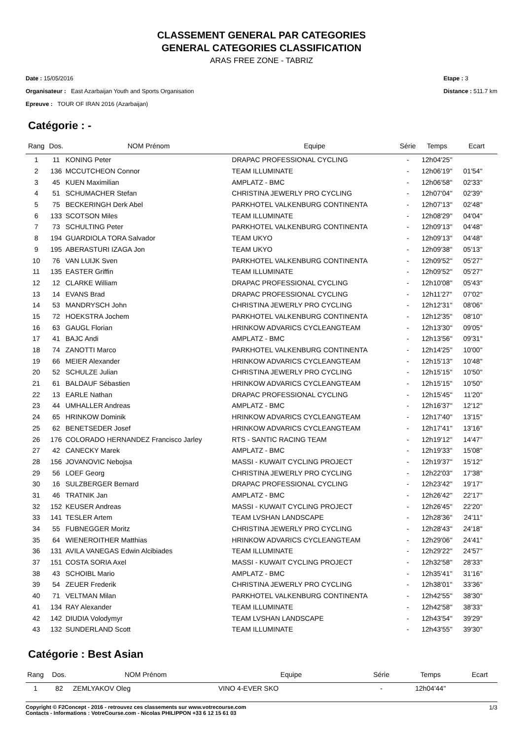CLASSEMENT GENERAL PAR CATEGORIES
GENERAL CATEGORIES CLASSIFICATION
ARAS FREE ZONE - TABRIZ
Date : 15/05/2016
Organisateur : East Azarbaijan Youth and Sports Organisation
Epreuve : TOUR OF IRAN 2016 (Azarbaijan)
Etape : 3
Distance : 511.7 km
Catégorie : -
| Rang | Dos. | NOM Prénom | Equipe | Série | Temps | Ecart |
| --- | --- | --- | --- | --- | --- | --- |
| 1 | 11 | KONING Peter | DRAPAC PROFESSIONAL CYCLING | - | 12h04'25'' | |
| 2 | 136 | MCCUTCHEON Connor | TEAM ILLUMINATE | - | 12h06'19'' | 01'54'' |
| 3 | 45 | KUEN Maximilian | AMPLATZ - BMC | - | 12h06'58'' | 02'33'' |
| 4 | 51 | SCHUMACHER Stefan | CHRISTINA JEWERLY PRO CYCLING | - | 12h07'04'' | 02'39'' |
| 5 | 75 | BECKERINGH Derk Abel | PARKHOTEL VALKENBURG CONTINENTA | - | 12h07'13'' | 02'48'' |
| 6 | 133 | SCOTSON Miles | TEAM ILLUMINATE | - | 12h08'29'' | 04'04'' |
| 7 | 73 | SCHULTING Peter | PARKHOTEL VALKENBURG CONTINENTA | - | 12h09'13'' | 04'48'' |
| 8 | 194 | GUARDIOLA TORA Salvador | TEAM UKYO | - | 12h09'13'' | 04'48'' |
| 9 | 195 | ABERASTURI IZAGA Jon | TEAM UKYO | - | 12h09'38'' | 05'13'' |
| 10 | 76 | VAN LUIJK Sven | PARKHOTEL VALKENBURG CONTINENTA | - | 12h09'52'' | 05'27'' |
| 11 | 135 | EASTER Griffin | TEAM ILLUMINATE | - | 12h09'52'' | 05'27'' |
| 12 | 12 | CLARKE William | DRAPAC PROFESSIONAL CYCLING | - | 12h10'08'' | 05'43'' |
| 13 | 14 | EVANS Brad | DRAPAC PROFESSIONAL CYCLING | - | 12h11'27'' | 07'02'' |
| 14 | 53 | MANDRYSCH John | CHRISTINA JEWERLY PRO CYCLING | - | 12h12'31'' | 08'06'' |
| 15 | 72 | HOEKSTRA Jochem | PARKHOTEL VALKENBURG CONTINENTA | - | 12h12'35'' | 08'10'' |
| 16 | 63 | GAUGL Florian | HRINKOW ADVARICS CYCLEANGTEAM | - | 12h13'30'' | 09'05'' |
| 17 | 41 | BAJC Andi | AMPLATZ - BMC | - | 12h13'56'' | 09'31'' |
| 18 | 74 | ZANOTTI Marco | PARKHOTEL VALKENBURG CONTINENTA | - | 12h14'25'' | 10'00'' |
| 19 | 66 | MEIER Alexander | HRINKOW ADVARICS CYCLEANGTEAM | - | 12h15'13'' | 10'48'' |
| 20 | 52 | SCHULZE Julian | CHRISTINA JEWERLY PRO CYCLING | - | 12h15'15'' | 10'50'' |
| 21 | 61 | BALDAUF Sébastien | HRINKOW ADVARICS CYCLEANGTEAM | - | 12h15'15'' | 10'50'' |
| 22 | 13 | EARLE Nathan | DRAPAC PROFESSIONAL CYCLING | - | 12h15'45'' | 11'20'' |
| 23 | 44 | UMHALLER Andreas | AMPLATZ - BMC | - | 12h16'37'' | 12'12'' |
| 24 | 65 | HRINKOW Dominik | HRINKOW ADVARICS CYCLEANGTEAM | - | 12h17'40'' | 13'15'' |
| 25 | 62 | BENETSEDER Josef | HRINKOW ADVARICS CYCLEANGTEAM | - | 12h17'41'' | 13'16'' |
| 26 | 176 | COLORADO HERNANDEZ Francisco Jarley | RTS - SANTIC RACING TEAM | - | 12h19'12'' | 14'47'' |
| 27 | 42 | CANECKY Marek | AMPLATZ - BMC | - | 12h19'33'' | 15'08'' |
| 28 | 156 | JOVANOVIC Nebojsa | MASSI - KUWAIT CYCLING PROJECT | - | 12h19'37'' | 15'12'' |
| 29 | 56 | LOEF Georg | CHRISTINA JEWERLY PRO CYCLING | - | 12h22'03'' | 17'38'' |
| 30 | 16 | SULZBERGER Bernard | DRAPAC PROFESSIONAL CYCLING | - | 12h23'42'' | 19'17'' |
| 31 | 46 | TRATNIK Jan | AMPLATZ - BMC | - | 12h26'42'' | 22'17'' |
| 32 | 152 | KEUSER Andreas | MASSI - KUWAIT CYCLING PROJECT | - | 12h26'45'' | 22'20'' |
| 33 | 141 | TESLER Artem | TEAM LVSHAN LANDSCAPE | - | 12h28'36'' | 24'11'' |
| 34 | 55 | FUBNEGGER Moritz | CHRISTINA JEWERLY PRO CYCLING | - | 12h28'43'' | 24'18'' |
| 35 | 64 | WIENEROITHER Matthias | HRINKOW ADVARICS CYCLEANGTEAM | - | 12h29'06'' | 24'41'' |
| 36 | 131 | AVILA VANEGAS Edwin Alcibiades | TEAM ILLUMINATE | - | 12h29'22'' | 24'57'' |
| 37 | 151 | COSTA SORIA Axel | MASSI - KUWAIT CYCLING PROJECT | - | 12h32'58'' | 28'33'' |
| 38 | 43 | SCHOIBL Mario | AMPLATZ - BMC | - | 12h35'41'' | 31'16'' |
| 39 | 54 | ZEUER Frederik | CHRISTINA JEWERLY PRO CYCLING | - | 12h38'01'' | 33'36'' |
| 40 | 71 | VELTMAN Milan | PARKHOTEL VALKENBURG CONTINENTA | - | 12h42'55'' | 38'30'' |
| 41 | 134 | RAY Alexander | TEAM ILLUMINATE | - | 12h42'58'' | 38'33'' |
| 42 | 142 | DIUDIA Volodymyr | TEAM LVSHAN LANDSCAPE | - | 12h43'54'' | 39'29'' |
| 43 | 132 | SUNDERLAND Scott | TEAM ILLUMINATE | - | 12h43'55'' | 39'30'' |
Catégorie : Best Asian
| Rang | Dos. | NOM Prénom | Equipe | Série | Temps | Ecart |
| --- | --- | --- | --- | --- | --- | --- |
| 1 | 82 | ZEMLYAKOV Oleg | VINO 4-EVER SKO | - | 12h04'44'' | |
Copyright © F2Concept - 2016 - retrouvez ces classements sur www.votrecourse.com
Contacts - Informations : VotreCourse.com - Nicolas PHILIPPON +33 6 12 15 61 03
1/3